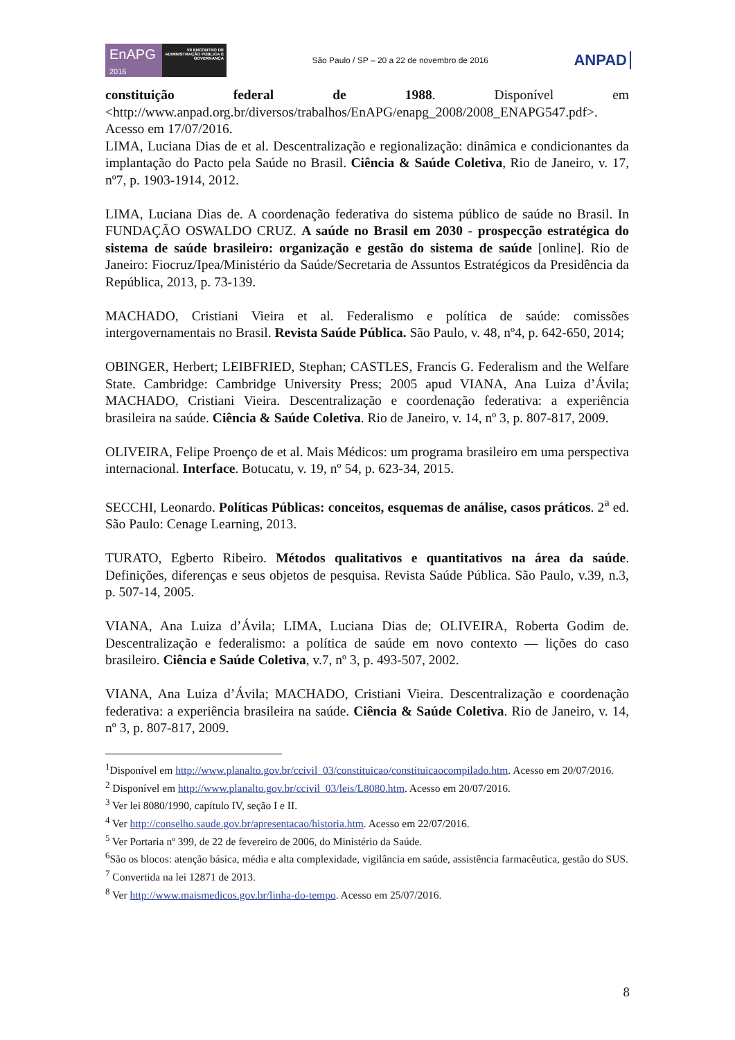EnAPG
2016
VII ENCONTRO DE ADMINISTRAÇÃO PÚBLICA E GOVERNANÇA
São Paulo / SP – 20 a 22 de novembro de 2016
ANPAD
constituição federal de 1988. Disponível em <http://www.anpad.org.br/diversos/trabalhos/EnAPG/enapg_2008/2008_ENAPG547.pdf>. Acesso em 17/07/2016.
LIMA, Luciana Dias de et al. Descentralização e regionalização: dinâmica e condicionantes da implantação do Pacto pela Saúde no Brasil. Ciência & Saúde Coletiva, Rio de Janeiro, v. 17, nº7, p. 1903-1914, 2012.
LIMA, Luciana Dias de. A coordenação federativa do sistema público de saúde no Brasil. In FUNDAÇÃO OSWALDO CRUZ. A saúde no Brasil em 2030 - prospecção estratégica do sistema de saúde brasileiro: organização e gestão do sistema de saúde [online]. Rio de Janeiro: Fiocruz/Ipea/Ministério da Saúde/Secretaria de Assuntos Estratégicos da Presidência da República, 2013, p. 73-139.
MACHADO, Cristiani Vieira et al. Federalismo e política de saúde: comissões intergovernamentais no Brasil. Revista Saúde Pública. São Paulo, v. 48, nº4, p. 642-650, 2014;
OBINGER, Herbert; LEIBFRIED, Stephan; CASTLES, Francis G. Federalism and the Welfare State. Cambridge: Cambridge University Press; 2005 apud VIANA, Ana Luiza d’Ávila; MACHADO, Cristiani Vieira. Descentralização e coordenação federativa: a experiência brasileira na saúde. Ciência & Saúde Coletiva. Rio de Janeiro, v. 14, nº 3, p. 807-817, 2009.
OLIVEIRA, Felipe Proenço de et al. Mais Médicos: um programa brasileiro em uma perspectiva internacional. Interface. Botucatu, v. 19, nº 54, p. 623-34, 2015.
SECCHI, Leonardo. Políticas Públicas: conceitos, esquemas de análise, casos práticos. 2<sup>a</sup> ed. São Paulo: Cenage Learning, 2013.
TURATO, Egberto Ribeiro. Métodos qualitativos e quantitativos na área da saúde. Definições, diferenças e seus objetos de pesquisa. Revista Saúde Pública. São Paulo, v.39, n.3, p. 507-14, 2005.
VIANA, Ana Luiza d’Ávila; LIMA, Luciana Dias de; OLIVEIRA, Roberta Godim de. Descentralização e federalismo: a política de saúde em novo contexto — lições do caso brasileiro. Ciência e Saúde Coletiva, v.7, nº 3, p. 493-507, 2002.
VIANA, Ana Luiza d’Ávila; MACHADO, Cristiani Vieira. Descentralização e coordenação federativa: a experiência brasileira na saúde. Ciência & Saúde Coletiva. Rio de Janeiro, v. 14, nº 3, p. 807-817, 2009.
<sup>1</sup> Disponível em http://www.planalto.gov.br/ccivil_03/constituicao/constituicaocompilado.htm. Acesso em 20/07/2016.
<sup>2</sup> Disponível em http://www.planalto.gov.br/ccivil_03/leis/L8080.htm. Acesso em 20/07/2016.
<sup>3</sup> Ver lei 8080/1990, capítulo IV, seção I e II.
<sup>4</sup> Ver http://conselho.saude.gov.br/apresentacao/historia.htm. Acesso em 22/07/2016.
<sup>5</sup> Ver Portaria nº 399, de 22 de fevereiro de 2006, do Ministério da Saúde.
<sup>6</sup> São os blocos: atenção básica, média e alta complexidade, vigilância em saúde, assistência farmacêutica, gestão do SUS.
<sup>7</sup> Convertida na lei 12871 de 2013.
<sup>8</sup> Ver http://www.maismedicos.gov.br/linha-do-tempo. Acesso em 25/07/2016.
8